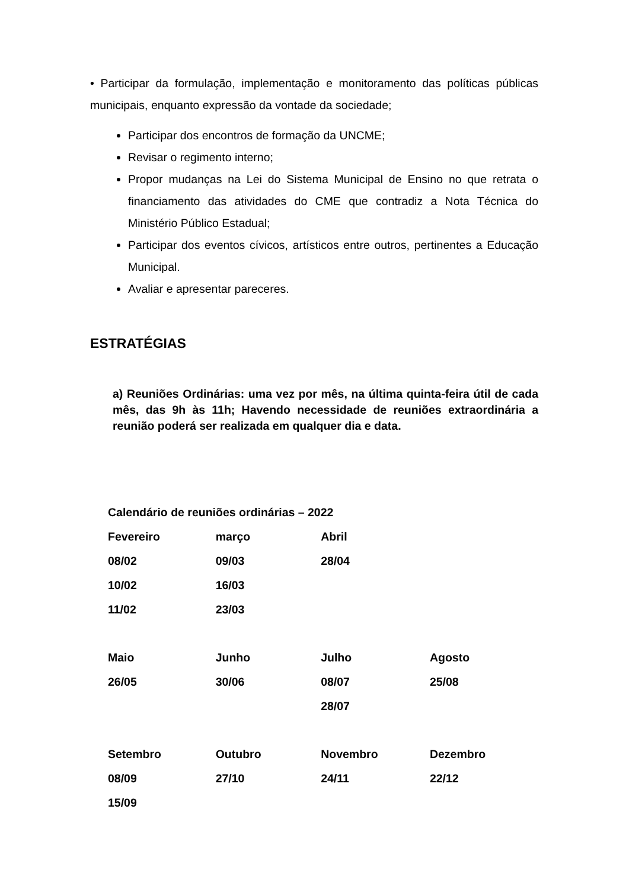• Participar da formulação, implementação e monitoramento das políticas públicas municipais, enquanto expressão da vontade da sociedade;
Participar dos encontros de formação da UNCME;
Revisar o regimento interno;
Propor mudanças na Lei do Sistema Municipal de Ensino no que retrata o financiamento das atividades do CME que contradiz a Nota Técnica do Ministério Público Estadual;
Participar dos eventos cívicos, artísticos entre outros, pertinentes a Educação Municipal.
Avaliar e apresentar pareceres.
ESTRATÉGIAS
a) Reuniões Ordinárias: uma vez por mês, na última quinta-feira útil de cada mês, das 9h às 11h; Havendo necessidade de reuniões extraordinária a reunião poderá ser realizada em qualquer dia e data.
| Calendário de reuniões ordinárias – 2022 | | | |
| --- | --- | --- | --- |
| Fevereiro | março | Abril | |
| 08/02 | 09/03 | 28/04 | |
| 10/02 | 16/03 | | |
| 11/02 | 23/03 | | |
| Maio | Junho | Julho | Agosto |
| 26/05 | 30/06 | 08/07 | 25/08 |
| | | 28/07 | |
| Setembro | Outubro | Novembro | Dezembro |
| 08/09 | 27/10 | 24/11 | 22/12 |
| 15/09 | | | |